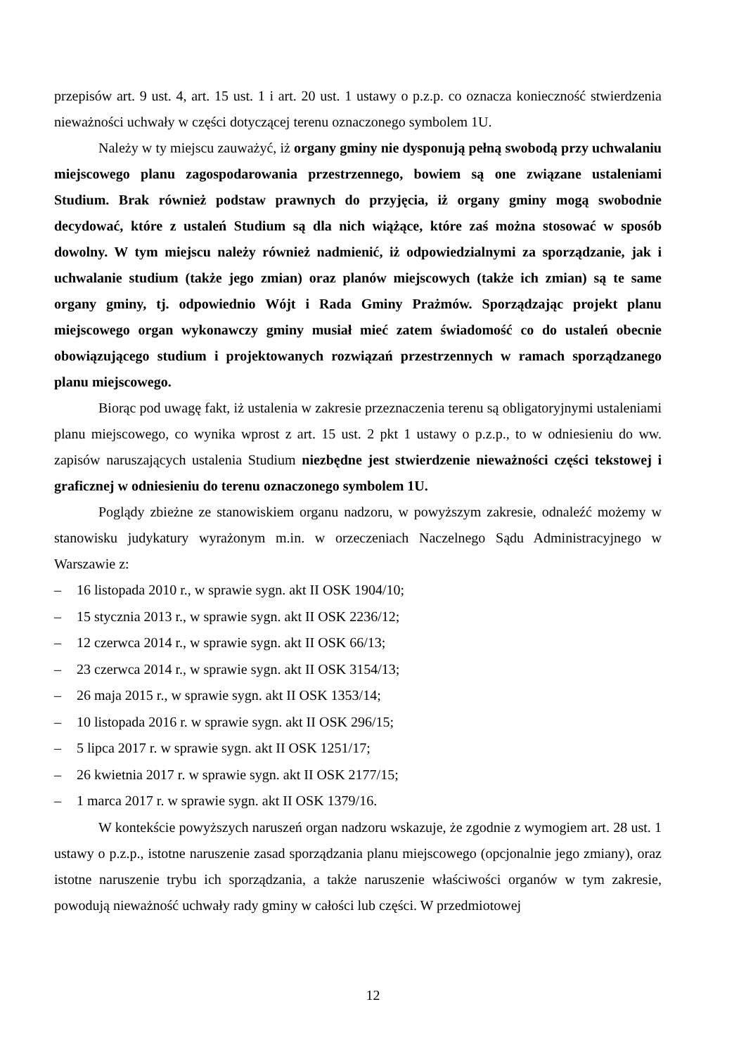przepisów art. 9 ust. 4, art. 15 ust. 1 i art. 20 ust. 1 ustawy o p.z.p. co oznacza konieczność stwierdzenia nieważności uchwały w części dotyczącej terenu oznaczonego symbolem 1U.
Należy w ty miejscu zauważyć, iż organy gminy nie dysponują pełną swobodą przy uchwalaniu miejscowego planu zagospodarowania przestrzennego, bowiem są one związane ustaleniami Studium. Brak również podstaw prawnych do przyjęcia, iż organy gminy mogą swobodnie decydować, które z ustaleń Studium są dla nich wiążące, które zaś można stosować w sposób dowolny. W tym miejscu należy również nadmienić, iż odpowiedzialnymi za sporządzanie, jak i uchwalanie studium (także jego zmian) oraz planów miejscowych (także ich zmian) są te same organy gminy, tj. odpowiednio Wójt i Rada Gminy Prażmów. Sporządzając projekt planu miejscowego organ wykonawczy gminy musiał mieć zatem świadomość co do ustaleń obecnie obowiązującego studium i projektowanych rozwiązań przestrzennych w ramach sporządzanego planu miejscowego.
Biorąc pod uwagę fakt, iż ustalenia w zakresie przeznaczenia terenu są obligatoryjnymi ustaleniami planu miejscowego, co wynika wprost z art. 15 ust. 2 pkt 1 ustawy o p.z.p., to w odniesieniu do ww. zapisów naruszających ustalenia Studium niezbędne jest stwierdzenie nieważności części tekstowej i graficznej w odniesieniu do terenu oznaczonego symbolem 1U.
Poglądy zbieżne ze stanowiskiem organu nadzoru, w powyższym zakresie, odnaleźć możemy w stanowisku judykatury wyrażonym m.in. w orzeczeniach Naczelnego Sądu Administracyjnego w Warszawie z:
– 16 listopada 2010 r., w sprawie sygn. akt II OSK 1904/10;
– 15 stycznia 2013 r., w sprawie sygn. akt II OSK 2236/12;
– 12 czerwca 2014 r., w sprawie sygn. akt II OSK 66/13;
– 23 czerwca 2014 r., w sprawie sygn. akt II OSK 3154/13;
– 26 maja 2015 r., w sprawie sygn. akt II OSK 1353/14;
– 10 listopada 2016 r. w sprawie sygn. akt II OSK 296/15;
– 5 lipca 2017 r. w sprawie sygn. akt II OSK 1251/17;
– 26 kwietnia 2017 r. w sprawie sygn. akt II OSK 2177/15;
– 1 marca 2017 r. w sprawie sygn. akt II OSK 1379/16.
W kontekście powyższych naruszeń organ nadzoru wskazuje, że zgodnie z wymogiem art. 28 ust. 1 ustawy o p.z.p., istotne naruszenie zasad sporządzania planu miejscowego (opcjonalnie jego zmiany), oraz istotne naruszenie trybu ich sporządzania, a także naruszenie właściwości organów w tym zakresie, powodują nieważność uchwały rady gminy w całości lub części. W przedmiotowej
12